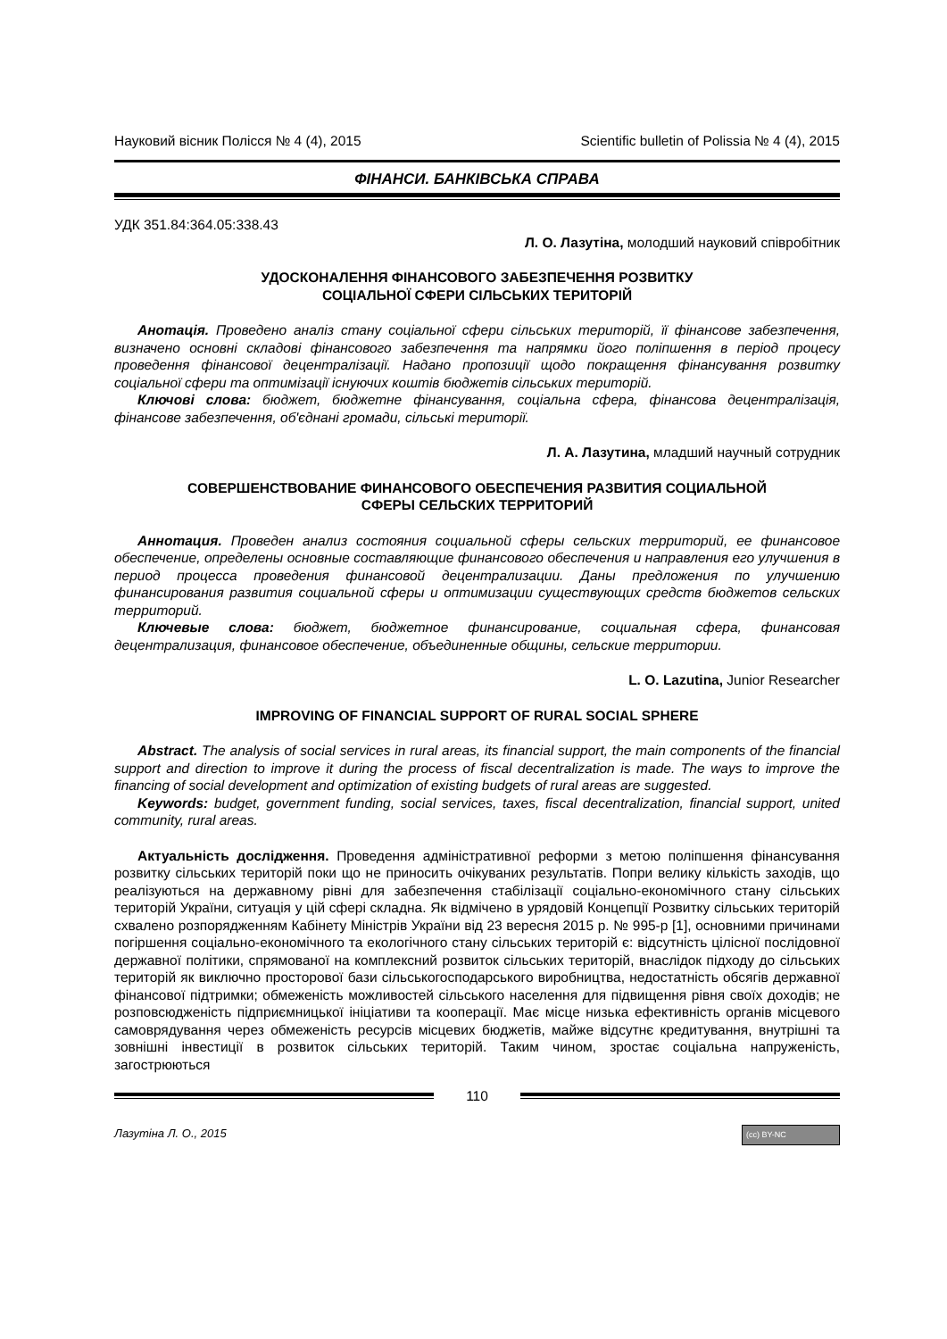Науковий вісник Полісся № 4 (4), 2015 Scientific bulletin of Polissia № 4 (4), 2015
ФІНАНСИ. БАНКІВСЬКА СПРАВА
УДК 351.84:364.05:338.43
Л. О. Лазутіна, молодший науковий співробітник
УДОСКОНАЛЕННЯ ФІНАНСОВОГО ЗАБЕЗПЕЧЕННЯ РОЗВИТКУ
СОЦІАЛЬНОЇ СФЕРИ СІЛЬСЬКИХ ТЕРИТОРІЙ
Анотація. Проведено аналіз стану соціальної сфери сільських територій, її фінансове забезпечення, визначено основні складові фінансового забезпечення та напрямки його поліпшення в період процесу проведення фінансової децентралізації. Надано пропозиції щодо покращення фінансування розвитку соціальної сфери та оптимізації існуючих коштів бюджетів сільських територій.
Ключові слова: бюджет, бюджетне фінансування, соціальна сфера, фінансова децентралізація, фінансове забезпечення, об'єднані громади, сільські території.
Л. А. Лазутина, младший научный сотрудник
СОВЕРШЕНСТВОВАНИЕ ФИНАНСОВОГО ОБЕСПЕЧЕНИЯ РАЗВИТИЯ СОЦИАЛЬНОЙ
СФЕРЫ СЕЛЬСКИХ ТЕРРИТОРИЙ
Аннотация. Проведен анализ состояния социальной сферы сельских территорий, ее финансовое обеспечение, определены основные составляющие финансового обеспечения и направления его улучшения в период процесса проведения финансовой децентрализации. Даны предложения по улучшению финансирования развития социальной сферы и оптимизации существующих средств бюджетов сельских территорий.
Ключевые слова: бюджет, бюджетное финансирование, социальная сфера, финансовая децентрализация, финансовое обеспечение, объединенные общины, сельские территории.
L. O. Lazutina, Junior Researcher
IMPROVING OF FINANCIAL SUPPORT OF RURAL SOCIAL SPHERE
Abstract. The analysis of social services in rural areas, its financial support, the main components of the financial support and direction to improve it during the process of fiscal decentralization is made. The ways to improve the financing of social development and optimization of existing budgets of rural areas are suggested.
Keywords: budget, government funding, social services, taxes, fiscal decentralization, financial support, united community, rural areas.
Актуальність дослідження. Проведення адміністративної реформи з метою поліпшення фінансування розвитку сільських територій поки що не приносить очікуваних результатів. Попри велику кількість заходів, що реалізуються на державному рівні для забезпечення стабілізації соціально-економічного стану сільських територій України, ситуація у цій сфері складна. Як відмічено в урядовій Концепції Розвитку сільських територій схвалено розпорядженням Кабінету Міністрів України від 23 вересня 2015 р. № 995-р [1], основними причинами погіршення соціально-економічного та екологічного стану сільських територій є: відсутність цілісної послідовної державної політики, спрямованої на комплексний розвиток сільських територій, внаслідок підходу до сільських територій як виключно просторової бази сільськогосподарського виробництва, недостатність обсягів державної фінансової підтримки; обмеженість можливостей сільського населення для підвищення рівня своїх доходів; не розповсюдженість підприємницької ініціативи та кооперації. Має місце низька ефективність органів місцевого самоврядування через обмеженість ресурсів місцевих бюджетів, майже відсутнє кредитування, внутрішні та зовнішні інвестиції в розвиток сільських територій. Таким чином, зростає соціальна напруженість, загострюються
110
Лазутіна Л. О., 2015 (cc) BY-NC